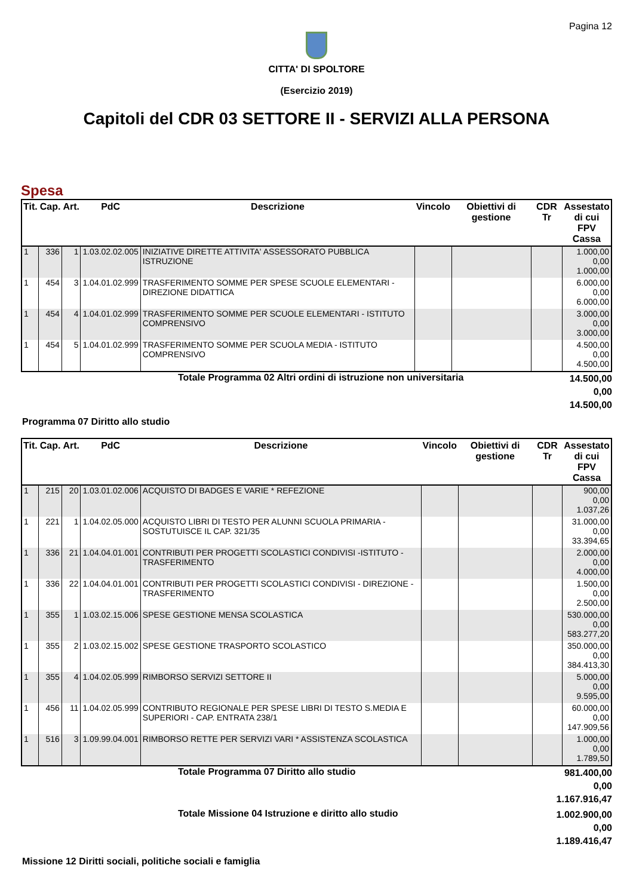Pagina 12
CITTA' DI SPOLTORE
(Esercizio 2019)
Capitoli del CDR 03 SETTORE II - SERVIZI ALLA PERSONA
Spesa
| Tit. | Cap. | Art. | PdC | Descrizione | Vincolo | Obiettivi di gestione | CDR Tr | Assestato di cui FPV Cassa |
| --- | --- | --- | --- | --- | --- | --- | --- | --- |
| 1 | 336 | 1 | 1.03.02.02.005 | INIZIATIVE DIRETTE ATTIVITA' ASSESSORATO PUBBLICA ISTRUZIONE | | | | 1.000,00 0,00 1.000,00 |
| 1 | 454 | 3 | 1.04.01.02.999 | TRASFERIMENTO SOMME PER SPESE SCUOLE ELEMENTARI - DIREZIONE DIDATTICA | | | | 6.000,00 0,00 6.000,00 |
| 1 | 454 | 4 | 1.04.01.02.999 | TRASFERIMENTO SOMME PER SCUOLE ELEMENTARI - ISTITUTO COMPRENSIVO | | | | 3.000,00 0,00 3.000,00 |
| 1 | 454 | 5 | 1.04.01.02.999 | TRASFERIMENTO SOMME PER SCUOLA MEDIA - ISTITUTO COMPRENSIVO | | | | 4.500,00 0,00 4.500,00 |
Totale Programma 02 Altri ordini di istruzione non universitaria
14.500,00
0,00
14.500,00
Programma 07 Diritto allo studio
| Tit. | Cap. | Art. | PdC | Descrizione | Vincolo | Obiettivi di gestione | CDR Tr | Assestato di cui FPV Cassa |
| --- | --- | --- | --- | --- | --- | --- | --- | --- |
| 1 | 215 | 20 | 1.03.01.02.006 | ACQUISTO DI BADGES E VARIE * REFEZIONE | | | | 900,00 0,00 1.037,26 |
| 1 | 221 | 1 | 1.04.02.05.000 | ACQUISTO LIBRI DI TESTO PER ALUNNI SCUOLA PRIMARIA - SOSTUTUISCE IL CAP. 321/35 | | | | 31.000,00 0,00 33.394,65 |
| 1 | 336 | 21 | 1.04.04.01.001 | CONTRIBUTI PER PROGETTI SCOLASTICI CONDIVISI -ISTITUTO - TRASFERIMENTO | | | | 2.000,00 0,00 4.000,00 |
| 1 | 336 | 22 | 1.04.04.01.001 | CONTRIBUTI PER PROGETTI SCOLASTICI CONDIVISI - DIREZIONE - TRASFERIMENTO | | | | 1.500,00 0,00 2.500,00 |
| 1 | 355 | 1 | 1.03.02.15.006 | SPESE GESTIONE MENSA SCOLASTICA | | | | 530.000,00 0,00 583.277,20 |
| 1 | 355 | 2 | 1.03.02.15.002 | SPESE GESTIONE TRASPORTO SCOLASTICO | | | | 350.000,00 0,00 384.413,30 |
| 1 | 355 | 4 | 1.04.02.05.999 | RIMBORSO SERVIZI SETTORE II | | | | 5.000,00 0,00 9.595,00 |
| 1 | 456 | 11 | 1.04.02.05.999 | CONTRIBUTO REGIONALE PER SPESE LIBRI DI TESTO S.MEDIA E SUPERIORI - CAP. ENTRATA 238/1 | | | | 60.000,00 0,00 147.909,56 |
| 1 | 516 | 3 | 1.09.99.04.001 | RIMBORSO RETTE PER SERVIZI VARI * ASSISTENZA SCOLASTICA | | | | 1.000,00 0,00 1.789,50 |
Totale Programma 07 Diritto allo studio
981.400,00
0,00
1.167.916,47
Totale Missione 04 Istruzione e diritto allo studio
1.002.900,00
0,00
1.189.416,47
Missione 12 Diritti sociali, politiche sociali e famiglia